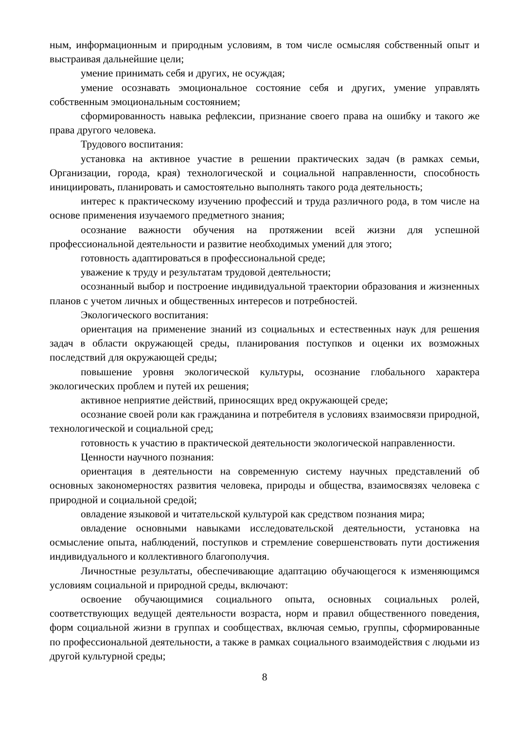ным, информационным и природным условиям, в том числе осмысляя собственный опыт и выстраивая дальнейшие цели;
умение принимать себя и других, не осуждая;
умение осознавать эмоциональное состояние себя и других, умение управлять собственным эмоциональным состоянием;
сформированность навыка рефлексии, признание своего права на ошибку и такого же права другого человека.
Трудового воспитания:
установка на активное участие в решении практических задач (в рамках семьи, Организации, города, края) технологической и социальной направленности, способность инициировать, планировать и самостоятельно выполнять такого рода деятельность;
интерес к практическому изучению профессий и труда различного рода, в том числе на основе применения изучаемого предметного знания;
осознание важности обучения на протяжении всей жизни для успешной профессиональной деятельности и развитие необходимых умений для этого;
готовность адаптироваться в профессиональной среде;
уважение к труду и результатам трудовой деятельности;
осознанный выбор и построение индивидуальной траектории образования и жизненных планов с учетом личных и общественных интересов и потребностей.
Экологического воспитания:
ориентация на применение знаний из социальных и естественных наук для решения задач в области окружающей среды, планирования поступков и оценки их возможных последствий для окружающей среды;
повышение уровня экологической культуры, осознание глобального характера экологических проблем и путей их решения;
активное неприятие действий, приносящих вред окружающей среде;
осознание своей роли как гражданина и потребителя в условиях взаимосвязи природной, технологической и социальной сред;
готовность к участию в практической деятельности экологической направленности.
Ценности научного познания:
ориентация в деятельности на современную систему научных представлений об основных закономерностях развития человека, природы и общества, взаимосвязях человека с природной и социальной средой;
овладение языковой и читательской культурой как средством познания мира;
овладение основными навыками исследовательской деятельности, установка на осмысление опыта, наблюдений, поступков и стремление совершенствовать пути достижения индивидуального и коллективного благополучия.
Личностные результаты, обеспечивающие адаптацию обучающегося к изменяющимся условиям социальной и природной среды, включают:
освоение обучающимися социального опыта, основных социальных ролей, соответствующих ведущей деятельности возраста, норм и правил общественного поведения, форм социальной жизни в группах и сообществах, включая семью, группы, сформированные по профессиональной деятельности, а также в рамках социального взаимодействия с людьми из другой культурной среды;
8